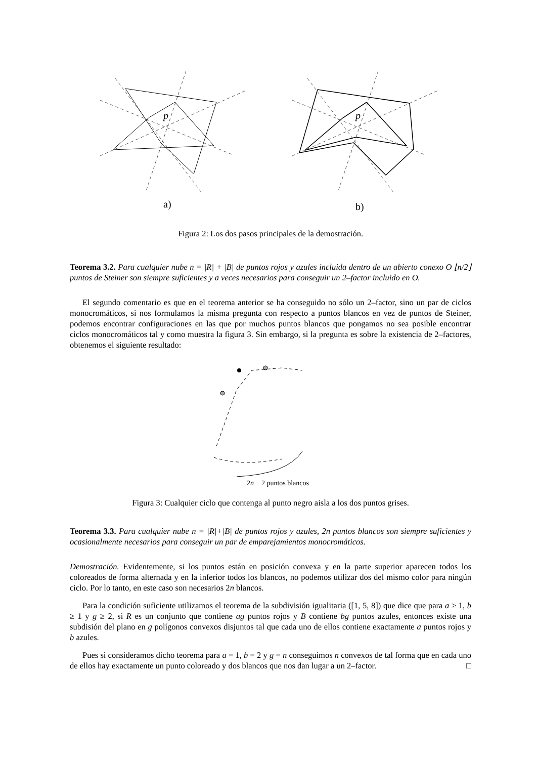p
p
a)
b)
Figura 2: Los dos pasos principales de la demostración.
Teorema 3.2. Para cualquier nube n = |R| + |B| de puntos rojos y azules incluida dentro de un abierto conexo O ⌊n/2⌋ puntos de Steiner son siempre suficientes y a veces necesarios para conseguir un 2–factor incluido en O.
El segundo comentario es que en el teorema anterior se ha conseguido no sólo un 2–factor, sino un par de ciclos monocromáticos, si nos formulamos la misma pregunta con respecto a puntos blancos en vez de puntos de Steiner, podemos encontrar configuraciones en las que por muchos puntos blancos que pongamos no sea posible encontrar ciclos monocromáticos tal y como muestra la figura 3. Sin embargo, si la pregunta es sobre la existencia de 2–factores, obtenemos el siguiente resultado:
2n − 2 puntos blancos
Figura 3: Cualquier ciclo que contenga al punto negro aisla a los dos puntos grises.
Teorema 3.3. Para cualquier nube n = |R|+|B| de puntos rojos y azules, 2n puntos blancos son siempre suficientes y ocasionalmente necesarios para conseguir un par de emparejamientos monocromáticos.
Demostración. Evidentemente, si los puntos están en posición convexa y en la parte superior aparecen todos los coloreados de forma alternada y en la inferior todos los blancos, no podemos utilizar dos del mismo color para ningún ciclo. Por lo tanto, en este caso son necesarios 2n blancos.
Para la condición suficiente utilizamos el teorema de la subdivisión igualitaria ([1, 5, 8]) que dice que para a ≥ 1, b ≥ 1 y g ≥ 2, si R es un conjunto que contiene ag puntos rojos y B contiene bg puntos azules, entonces existe una subdisión del plano en g polígonos convexos disjuntos tal que cada uno de ellos contiene exactamente a puntos rojos y b azules.
Pues si consideramos dicho teorema para a = 1, b = 2 y g = n conseguimos n convexos de tal forma que en cada uno de ellos hay exactamente un punto coloreado y dos blancos que nos dan lugar a un 2–factor. □